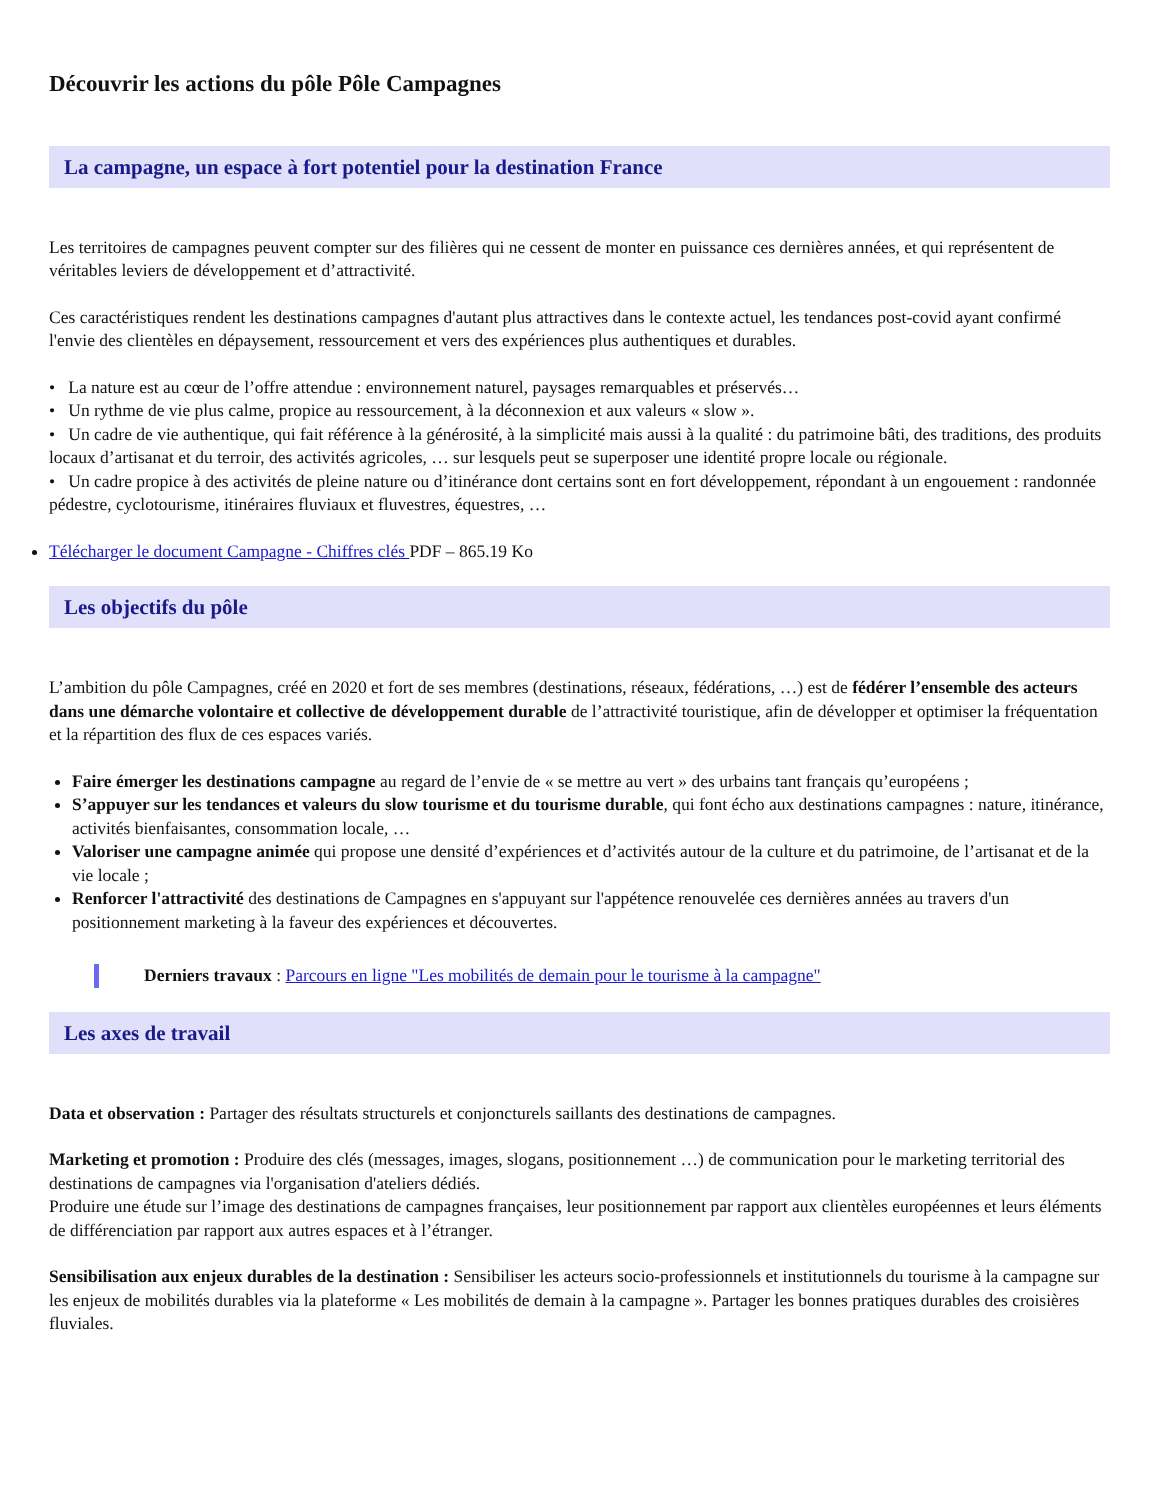Découvrir les actions du pôle Pôle Campagnes
La campagne, un espace à fort potentiel pour la destination France
Les territoires de campagnes peuvent compter sur des filières qui ne cessent de monter en puissance ces dernières années, et qui représentent de véritables leviers de développement et d’attractivité.
Ces caractéristiques rendent les destinations campagnes d'autant plus attractives dans le contexte actuel, les tendances post-covid ayant confirmé l'envie des clientèles en dépaysement, ressourcement et vers des expériences plus authentiques et durables.
• La nature est au cœur de l’offre attendue : environnement naturel, paysages remarquables et préservés…
• Un rythme de vie plus calme, propice au ressourcement, à la déconnexion et aux valeurs « slow ».
• Un cadre de vie authentique, qui fait référence à la générosité, à la simplicité mais aussi à la qualité : du patrimoine bâti, des traditions, des produits locaux d’artisanat et du terroir, des activités agricoles, … sur lesquels peut se superposer une identité propre locale ou régionale.
• Un cadre propice à des activités de pleine nature ou d’itinérance dont certains sont en fort développement, répondant à un engouement : randonnée pédestre, cyclotourisme, itinéraires fluviaux et fluvestres, équestres, …
Télécharger le document Campagne - Chiffres clés PDF – 865.19 Ko
Les objectifs du pôle
L’ambition du pôle Campagnes, créé en 2020 et fort de ses membres (destinations, réseaux, fédérations, …) est de fédérer l’ensemble des acteurs dans une démarche volontaire et collective de développement durable de l’attractivité touristique, afin de développer et optimiser la fréquentation et la répartition des flux de ces espaces variés.
Faire émerger les destinations campagne au regard de l’envie de « se mettre au vert » des urbains tant français qu’européens ;
S’appuyer sur les tendances et valeurs du slow tourisme et du tourisme durable, qui font écho aux destinations campagnes : nature, itinérance, activités bienfaisantes, consommation locale, …
Valoriser une campagne animée qui propose une densité d’expériences et d’activités autour de la culture et du patrimoine, de l’artisanat et de la vie locale ;
Renforcer l'attractivité des destinations de Campagnes en s'appuyant sur l'appétence renouvelée ces dernières années au travers d'un positionnement marketing à la faveur des expériences et découvertes.
Derniers travaux : Parcours en ligne "Les mobilités de demain pour le tourisme à la campagne"
Les axes de travail
Data et observation : Partager des résultats structurels et conjoncturels saillants des destinations de campagnes.
Marketing et promotion : Produire des clés (messages, images, slogans, positionnement …) de communication pour le marketing territorial des destinations de campagnes via l'organisation d'ateliers dédiés.
Produire une étude sur l’image des destinations de campagnes françaises, leur positionnement par rapport aux clientèles européennes et leurs éléments de différenciation par rapport aux autres espaces et à l’étranger.
Sensibilisation aux enjeux durables de la destination : Sensibiliser les acteurs socio-professionnels et institutionnels du tourisme à la campagne sur les enjeux de mobilités durables via la plateforme « Les mobilités de demain à la campagne ». Partager les bonnes pratiques durables des croisières fluviales.